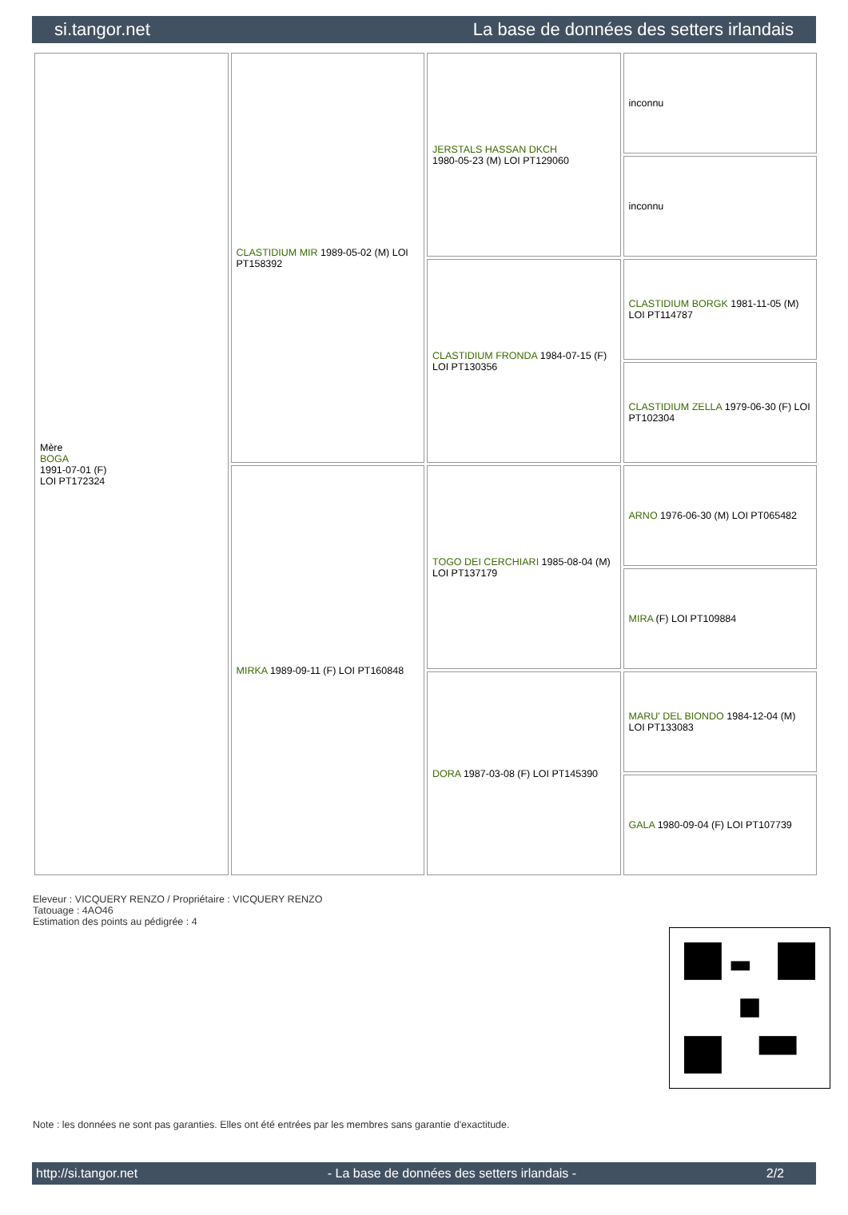si.tangor.net La base de données des setters irlandais
| Mère BOGA 1991-07-01 (F) LOI PT172324 | CLASTIDIUM MIR 1989-05-02 (M) LOI PT158392 | JERSTALS HASSAN DKCH 1980-05-23 (M) LOI PT129060 | inconnu |
| | | | inconnu |
| | | CLASTIDIUM FRONDA 1984-07-15 (F) LOI PT130356 | CLASTIDIUM BORGK 1981-11-05 (M) LOI PT114787 |
| | | | CLASTIDIUM ZELLA 1979-06-30 (F) LOI PT102304 |
| | MIRKA 1989-09-11 (F) LOI PT160848 | TOGO DEI CERCHIARI 1985-08-04 (M) LOI PT137179 | ARNO 1976-06-30 (M) LOI PT065482 |
| | | | MIRA (F) LOI PT109884 |
| | | DORA 1987-03-08 (F) LOI PT145390 | MARU' DEL BIONDO 1984-12-04 (M) LOI PT133083 |
| | | | GALA 1980-09-04 (F) LOI PT107739 |
Eleveur : VICQUERY RENZO / Propriétaire : VICQUERY RENZO
Tatouage : 4AO46
Estimation des points au pédigrée : 4
Note : les données ne sont pas garanties. Elles ont été entrées par les membres sans garantie d'exactitude.
http://si.tangor.net - La base de données des setters irlandais - 2/2